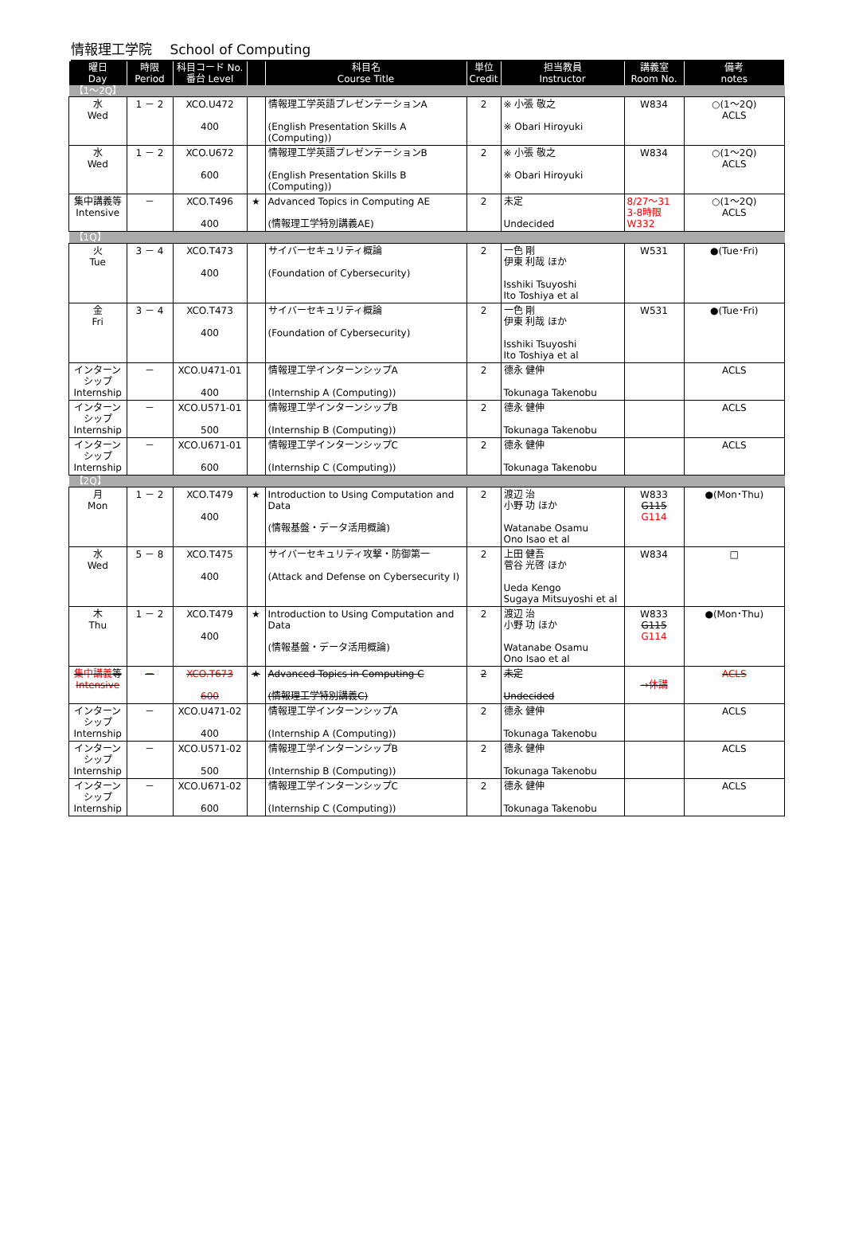情報理工学院　 School of Computing
| 曜日 Day | 時限 Period | 科目コード No. 番台 Level | | 科目名 Course Title | 単位 Credit | 担当教員 Instructor | 講義室 Room No. | 備考 notes |
| --- | --- | --- | --- | --- | --- | --- | --- | --- |
| 【1～2Q】 | | | | | | | | |
| 水 Wed | 1 － 2 | XCO.U472 400 | | 情報理工学英語プレゼンテーションA (English Presentation Skills A (Computing)) | 2 | ※ 小張 敬之 ※ Obari Hiroyuki | W834 | ○(1～2Q) ACLS |
| 水 Wed | 1 － 2 | XCO.U672 600 | | 情報理工学英語プレゼンテーションB (English Presentation Skills B (Computing)) | 2 | ※ 小張 敬之 ※ Obari Hiroyuki | W834 | ○(1～2Q) ACLS |
| 集中講義等 Intensive | － | XCO.T496 400 | ★ | Advanced Topics in Computing AE (情報理工学特別講義AE) | 2 | 未定 Undecided | 8/27～31 3-8時限 W332 | ○(1～2Q) ACLS |
| 【1Q】 | | | | | | | | |
| 火 Tue | 3 － 4 | XCO.T473 400 | | サイバーセキュリティ概論 (Foundation of Cybersecurity) | 2 | 一色 剛 伊東 利哉 ほか Isshiki Tsuyoshi Ito Toshiya et al | W531 | ●(Tue･Fri) |
| 金 Fri | 3 － 4 | XCO.T473 400 | | サイバーセキュリティ概論 (Foundation of Cybersecurity) | 2 | 一色 剛 伊東 利哉 ほか Isshiki Tsuyoshi Ito Toshiya et al | W531 | ●(Tue･Fri) |
| インターンシップ Internship | － | XCO.U471-01 400 | | 情報理工学インターンシップA (Internship A (Computing)) | 2 | 德永 健伸 Tokunaga Takenobu | | ACLS |
| インターンシップ Internship | － | XCO.U571-01 500 | | 情報理工学インターンシップB (Internship B (Computing)) | 2 | 德永 健伸 Tokunaga Takenobu | | ACLS |
| インターンシップ Internship | － | XCO.U671-01 600 | | 情報理工学インターンシップC (Internship C (Computing)) | 2 | 德永 健伸 Tokunaga Takenobu | | ACLS |
| 【2Q】 | | | | | | | | |
| 月 Mon | 1 － 2 | XCO.T479 400 | ★ | Introduction to Using Computation and Data (情報基盤・データ活用概論) | 2 | 渡辺 治 小野 功 ほか Watanabe Osamu Ono Isao et al | W833 G115 G114 | ●(Mon･Thu) |
| 水 Wed | 5 － 8 | XCO.T475 400 | | サイバーセキュリティ攻撃・防御第一 (Attack and Defense on Cybersecurity I) | 2 | 上田 健吾 菅谷 光啓 ほか Ueda Kengo Sugaya Mitsuyoshi et al | W834 | □ |
| 木 Thu | 1 － 2 | XCO.T479 400 | ★ | Introduction to Using Computation and Data (情報基盤・データ活用概論) | 2 | 渡辺 治 小野 功 ほか Watanabe Osamu Ono Isao et al | W833 G115 G114 | ●(Mon･Thu) |
| 集中講義 等 Intensive | － | XCO.T673 600 | ★ | Advanced Topics in Computing C (情報理工学特別講義C) | 2 | 未定 Undecided | →休講 | ACLS |
| インターンシップ Internship | － | XCO.U471-02 400 | | 情報理工学インターンシップA (Internship A (Computing)) | 2 | 德永 健伸 Tokunaga Takenobu | | ACLS |
| インターンシップ Internship | － | XCO.U571-02 500 | | 情報理工学インターンシップB (Internship B (Computing)) | 2 | 德永 健伸 Tokunaga Takenobu | | ACLS |
| インターンシップ Internship | － | XCO.U671-02 600 | | 情報理工学インターンシップC (Internship C (Computing)) | 2 | 德永 健伸 Tokunaga Takenobu | | ACLS |